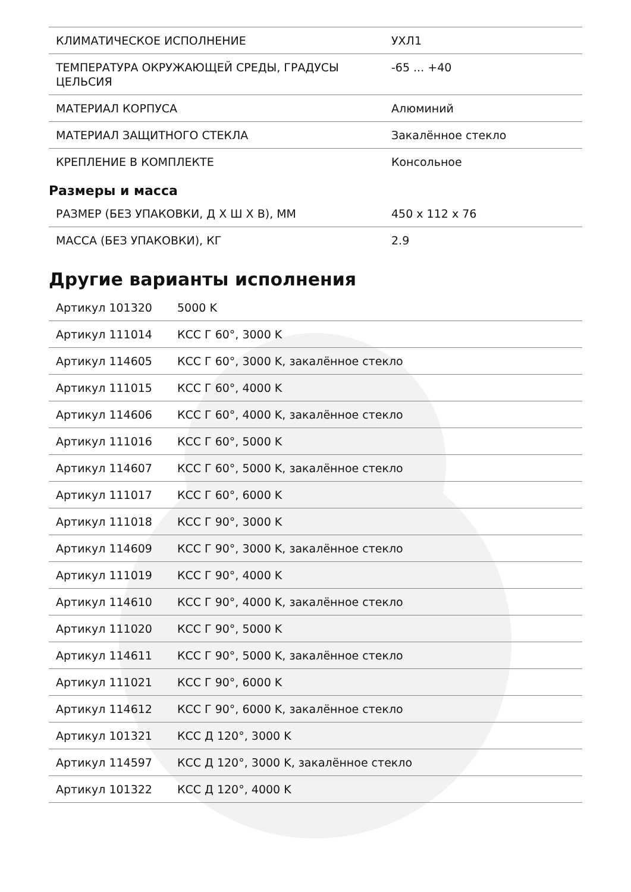| КЛИМАТИЧЕСКОЕ ИСПОЛНЕНИЕ | УХЛ1 |
| ТЕМПЕРАТУРА ОКРУЖАЮЩЕЙ СРЕДЫ, ГРАДУСЫ ЦЕЛЬСИЯ | -65 ... +40 |
| МАТЕРИАЛ КОРПУСА | Алюминий |
| МАТЕРИАЛ ЗАЩИТНОГО СТЕКЛА | Закалённое стекло |
| КРЕПЛЕНИЕ В КОМПЛЕКТЕ | Консольное |
Размеры и масса
| РАЗМЕР (БЕЗ УПАКОВКИ, Д Х Ш Х В), ММ | 450 x 112 x 76 |
| МАССА (БЕЗ УПАКОВКИ), КГ | 2.9 |
Другие варианты исполнения
| Артикул 101320 | 5000 K |
| Артикул 111014 | КСС Г 60°, 3000 K |
| Артикул 114605 | КСС Г 60°, 3000 K, закалённое стекло |
| Артикул 111015 | КСС Г 60°, 4000 K |
| Артикул 114606 | КСС Г 60°, 4000 K, закалённое стекло |
| Артикул 111016 | КСС Г 60°, 5000 K |
| Артикул 114607 | КСС Г 60°, 5000 K, закалённое стекло |
| Артикул 111017 | КСС Г 60°, 6000 K |
| Артикул 111018 | КСС Г 90°, 3000 K |
| Артикул 114609 | КСС Г 90°, 3000 K, закалённое стекло |
| Артикул 111019 | КСС Г 90°, 4000 K |
| Артикул 114610 | КСС Г 90°, 4000 K, закалённое стекло |
| Артикул 111020 | КСС Г 90°, 5000 K |
| Артикул 114611 | КСС Г 90°, 5000 K, закалённое стекло |
| Артикул 111021 | КСС Г 90°, 6000 K |
| Артикул 114612 | КСС Г 90°, 6000 K, закалённое стекло |
| Артикул 101321 | КСС Д 120°, 3000 K |
| Артикул 114597 | КСС Д 120°, 3000 K, закалённое стекло |
| Артикул 101322 | КСС Д 120°, 4000 K |